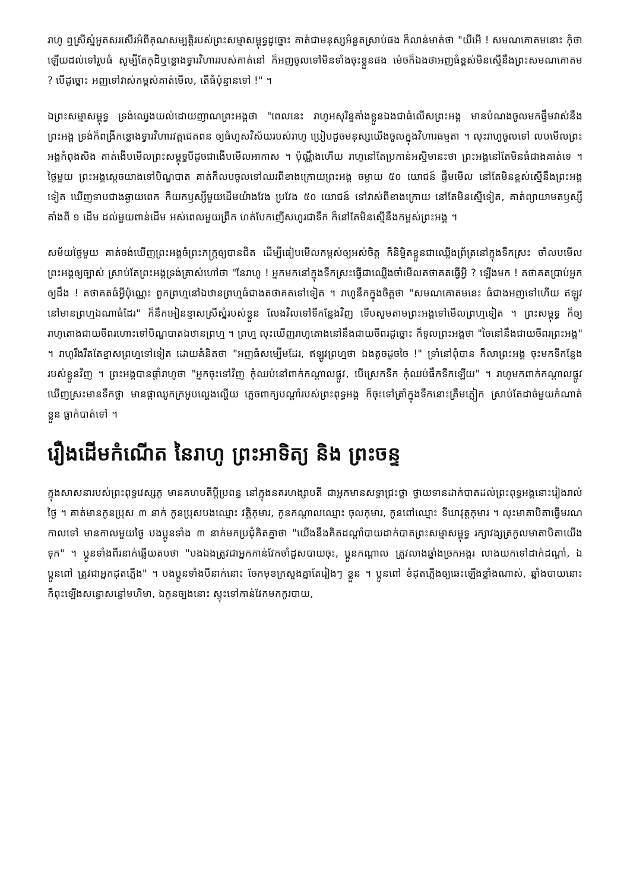រាហូ ឮស្រីស្នំអួតសរសើរអំពីគុណសម្បត្តិរបស់ព្រះសម្មាសម្ពុទ្ធដូច្នោះ គាត់ជាមនុស្សអំនួតស្រាប់ផង ក៏លាន់មាត់ថា "យីអើ ! សមណគោតមនោះ កុំថាឡើយដល់ទៅរូបធំ សូម្បីតែកុដិឬខ្លោងទ្វារវិហាររបស់គាត់នៅ ក៏អញចូលទៅមិនទាំងចុះខ្លួនផង ម៉េចក៏ឯងថាអញធំខ្ពស់មិនស្មើនឹងព្រះសមណគោតម ? បើដូច្នោះ អញទៅវាស់កម្ពស់គាត់មើល, តើធំប៉ុន្មានទៅ !" ។
ឯព្រះសម្មាសម្ពុទ្ធ ទ្រង់ឈ្វេងយល់ដោយញាណព្រះអង្គថា "ពេលនេះ រាហូអសុរិន្ទតាំងខ្លួនឯងជាធំលើសព្រះអង្គ មានបំណងចូលមកផ្ទឹមវាស់នឹងព្រះអង្គ ទ្រង់ក៏ពង្រីកខ្លោងទ្វារវិហារវត្តជេតពន ឲ្យធំហួសវិស័យរបស់រាហូ ប្រៀបដូចមនុស្សយើងចូលក្នុងវិហារធម្មតា ។ លុះរាហូចូលទៅ លបមើលព្រះអង្គកំពុងសិង គាត់ងើបមើលព្រះសម្ពុទ្ធបីដូចជាងើបមើលអាកាស ។ ប៉ុណ្ណឹងហើយ រាហូនៅតែប្រកាន់អស្មិមានះថា ព្រះអង្គនៅតែមិនធំជាងគាត់ទេ ។ ថ្ងៃមួយ ព្រះអង្គស្ដេចយាងទៅបិណ្ឌបាត គាត់ក៏លបចូលទៅឈរពីខាងក្រោយព្រះអង្គ ចម្ងាយ ៥០ យោជន៍ ផ្ទឹមមើល នៅតែមិនខ្ពស់ស្មើនឹងព្រះអង្គទៀត ឃើញទាបជាងឆ្ងាយពេក ក៏យកឫស្សីមួយដើមយ៉ាងវែង ប្រវែង ៥០ យោជន៍ ទៅវាស់ពីខាងក្រោយ នៅតែមិនស្មើទៀត, គាត់ព្យាយាមតឫស្សីតាំងពី ១ ដើម ដល់មួយពាន់ដើម អស់ពេលមួយព្រឹក ហត់បែកញើសហូរជាទឹក ក៏នៅតែមិនស្មើនឹងកម្ពស់ព្រះអង្គ ។
សម័យថ្ងៃមួយ គាត់ចង់ឃើញព្រះអង្គចំព្រះភក្ត្រឲ្យបានជិត ដើម្បីធៀបមើលកម្ពស់ឲ្យអស់ចិត្ត ក៏និម្មិតខ្លួនជាឈ្លើងព្រ័ត្រនៅក្នុងទឹកស្រះ ចាំលបមើលព្រះអង្គឲ្យច្បាស់ ស្រាប់តែព្រះអង្គទ្រង់ត្រាស់ហៅថា "នែរាហូ ! អ្នកមកនៅក្នុងទឹកស្រះធ្វើជាឈ្លើងចាំមើលតថាគតធ្វើអ្វី ? ឡើងមក ! តថាគតប្រាប់អ្នកឲ្យដឹង ! តថាគតធំអ្វីប៉ុណ្ណេះ ពួកព្រហ្មនៅឯឋានព្រហ្មធំជាងតថាគតទៅទៀត ។ រាហូនឹកក្នុងចិត្តថា "សមណគោតមនេះ ធំជាងអញទៅហើយ ឥឡូវ នៅមានព្រហ្មឯណាធំដែរ" ក៏នឹកអៀនខ្មាសស្រីស្នំរបស់ខ្លួន លែងវិលទៅទីកន្លែងវិញ ទើបសូមតាមព្រះអង្គទៅមើលព្រហ្មទៀត ។ ព្រះសម្ពុទ្ធ ក៏ឲ្យរាហូតោងជាយចីពរហោះទៅបិណ្ឌបាតឯឋានព្រហ្ម ។ ព្រហ្ម លុះឃើញរាហូតោងនៅនឹងជាយចីពរដូច្នោះ ក៏ទូលព្រះអង្គថា "ចៃនៅនឹងជាយចីពរព្រះអង្គ" ។ រាហូរឹងរឹតតែខ្មាសព្រហ្មទៅទៀត ដោយគំនិតថា "អញធំសម្បើមដែរ, ឥឡូវព្រហ្មថា ឯងតូចដូចចៃ !" ទ្រាំនៅពុំបាន ក៏លាព្រះអង្គ ចុះមកទីកន្លែងរបស់ខ្លួនវិញ ។ ព្រះអង្គបានផ្ដាំរាហូថា "អ្នកចុះទៅវិញ កុំឈប់នៅពាក់កណ្ដាលផ្លូវ, បើស្រេកទឹក កុំឈប់ផឹកទឹកឡើយ" ។ រាហូមកពាក់កណ្ដាលផ្លូវ ឃើញស្រះមានទឹកថ្លា មានផ្កាឈូកក្រអូបល្ហេងល្ហើយ ភ្លេចពាក្យបណ្ដាំរបស់ព្រះពុទ្ធអង្គ ក៏ចុះទៅត្រាំក្នុងទឹកនោះត្រឹមភ្លៀក ស្រាប់តែដាច់មួយកំណាត់ខ្លួន ធ្លាក់បាត់ទៅ ។
រឿងដើមកំណើត នៃរាហូ ព្រះអាទិត្យ និង ព្រះចន្ទ
ក្នុងសាសនារបស់ព្រះពុទ្ធវេស្សភូ មានគហបតីប្ដីប្រពន្ធ នៅក្នុងនគរហង្សាបតី ជាអ្នកមានសទ្ធាជ្រះថ្លា ថ្វាយទានដាក់បាតដល់ព្រះពុទ្ធអង្គនោះរៀងរាល់ថ្ងៃ ។ គាត់មានកូនប្រុស ៣ នាក់ កូនប្រុសបងឈ្មោះ វត្តិកុមារ, កូនកណ្ដាលឈ្មោះ ចុលកុមារ, កូនពៅឈ្មោះ ទីឃាវុត្តកុមារ ។ លុះមាតាបិតាធ្វើមរណកាលទៅ មានកាលមួយថ្ងៃ បងប្អូនទាំង ៣ នាក់មកប្រជុំគិតគ្នាថា "យើងនឹងគិតដណ្ដាំបាយដាក់បាតព្រះសម្មាសម្ពុទ្ធ រក្សាវង្សត្រកូលមាតាបិតាយើងទុក" ។ ប្អូនទាំងពីរនាក់ឆ្លើយតបថា "បងឯងត្រូវជាអ្នកកាន់វែកចាំដួសបាយចុះ, ប្អូនកណ្ដាល ត្រូវលាងឆ្នាំងច្រកអង្ករ លាងយកទៅដាក់ដណ្ដាំ, ឯប្អូនពៅ ត្រូវជាអ្នកដុតភ្លើង" ។ បងប្អូនទាំងបីនាក់នោះ ចែកមុខក្រសួងគ្នាតែរៀងៗ ខ្លួន ។ ប្អូនពៅ ខំដុតភ្លើងឲ្យឆេះឡើងខ្លាំងណាស់, ឆ្នាំងបាយនោះ ក៏ពុះឡើងសន្ធោសន្ធៅមហិមា, ឯកូនច្បងនោះ ស្ទុះទៅកាន់វែកមកកូរបាយ,